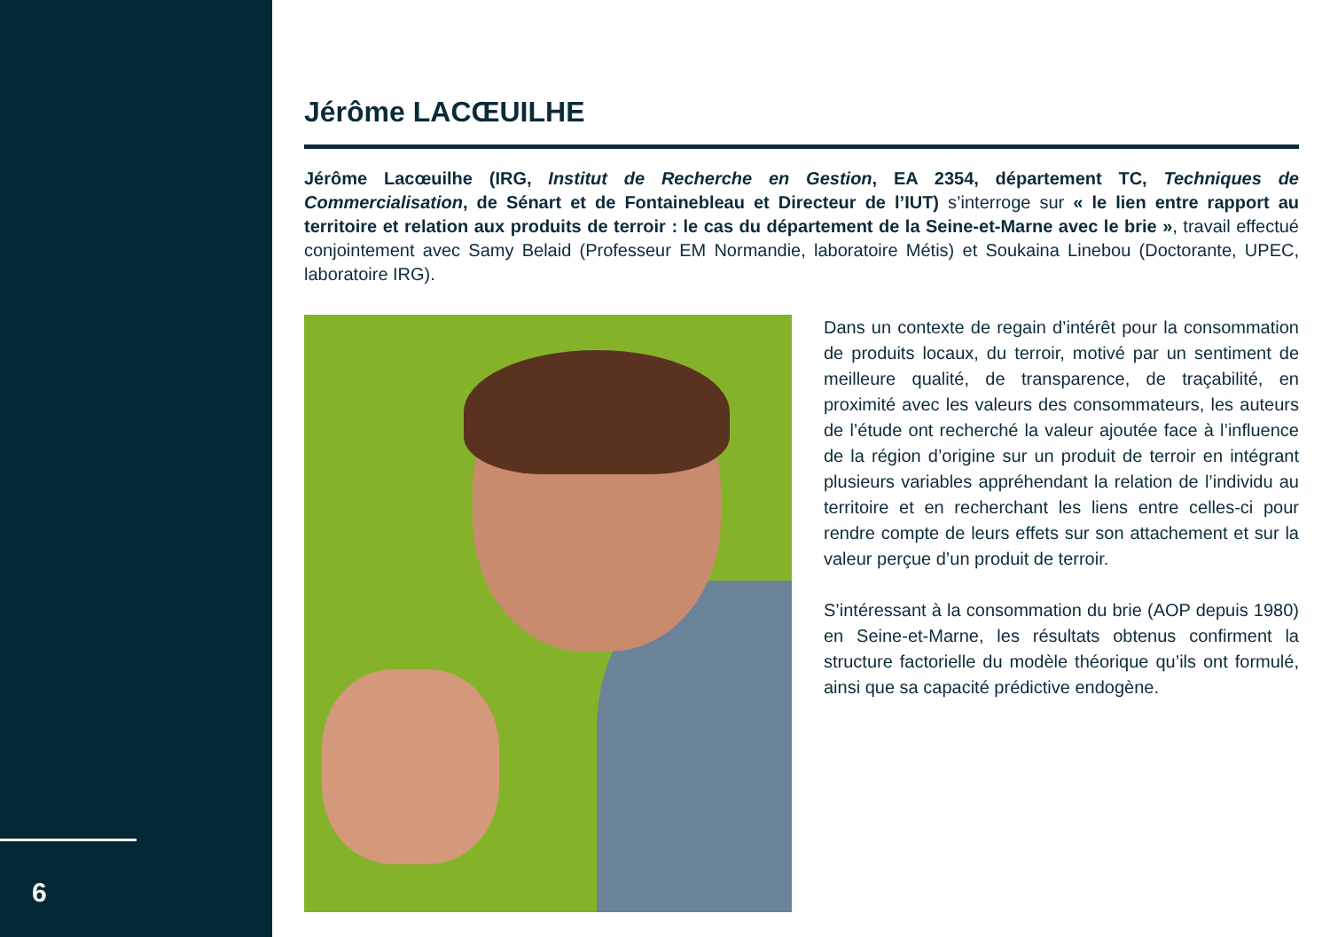6
Jérôme LACŒUILHE
Jérôme Lacœuilhe (IRG, Institut de Recherche en Gestion, EA 2354, département TC, Techniques de Commercialisation, de Sénart et de Fontainebleau et Directeur de l’IUT) s’interroge sur « le lien entre rapport au territoire et relation aux produits de terroir : le cas du département de la Seine-et-Marne avec le brie », travail effectué conjointement avec Samy Belaid (Professeur EM Normandie, laboratoire Métis) et Soukaina Linebou (Doctorante, UPEC, laboratoire IRG).
Dans un contexte de regain d’intérêt pour la consommation de produits locaux, du terroir, motivé par un sentiment de meilleure qualité, de transparence, de traçabilité, en proximité avec les valeurs des consommateurs, les auteurs de l’étude ont recherché la valeur ajoutée face à l’influence de la région d’origine sur un produit de terroir en intégrant plusieurs variables appréhendant la relation de l’individu au territoire et en recherchant les liens entre celles-ci pour rendre compte de leurs effets sur son attachement et sur la valeur perçue d’un produit de terroir.
S’intéressant à la consommation du brie (AOP depuis 1980) en Seine-et-Marne, les résultats obtenus confirment la structure factorielle du modèle théorique qu’ils ont formulé, ainsi que sa capacité prédictive endogène.